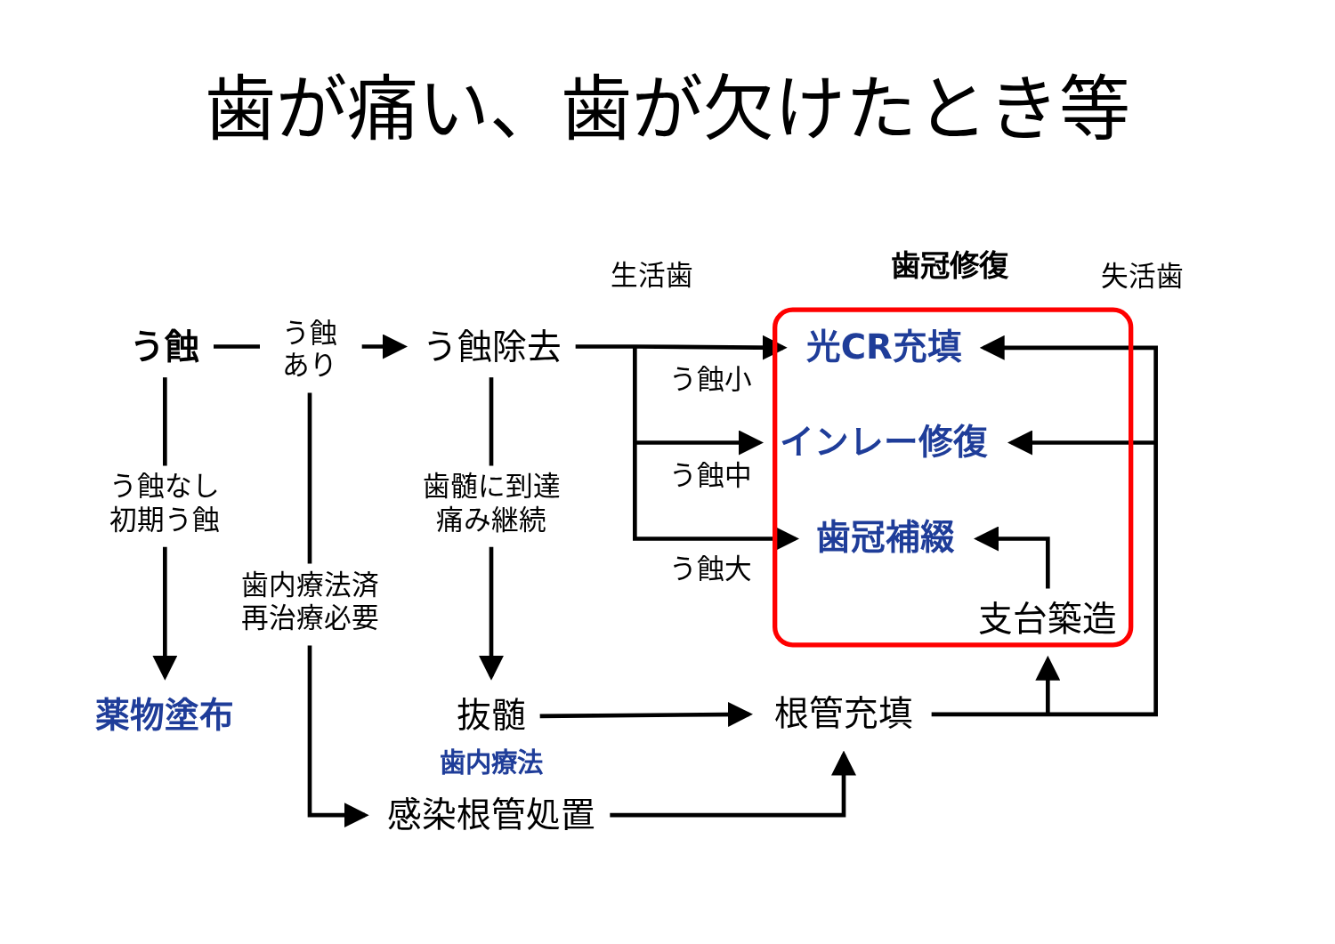歯が痛い、歯が欠けたとき等
生活歯
歯冠修復
失活歯
う蝕
う蝕
あり
う蝕除去
光CR充填
う蝕小
インレー修復
う蝕中
う蝕なし
初期う蝕
歯髄に到達
痛み継続
歯冠補綴
う蝕大
歯内療法済
再治療必要
支台築造
薬物塗布
抜髄
根管充填
歯内療法
感染根管処置